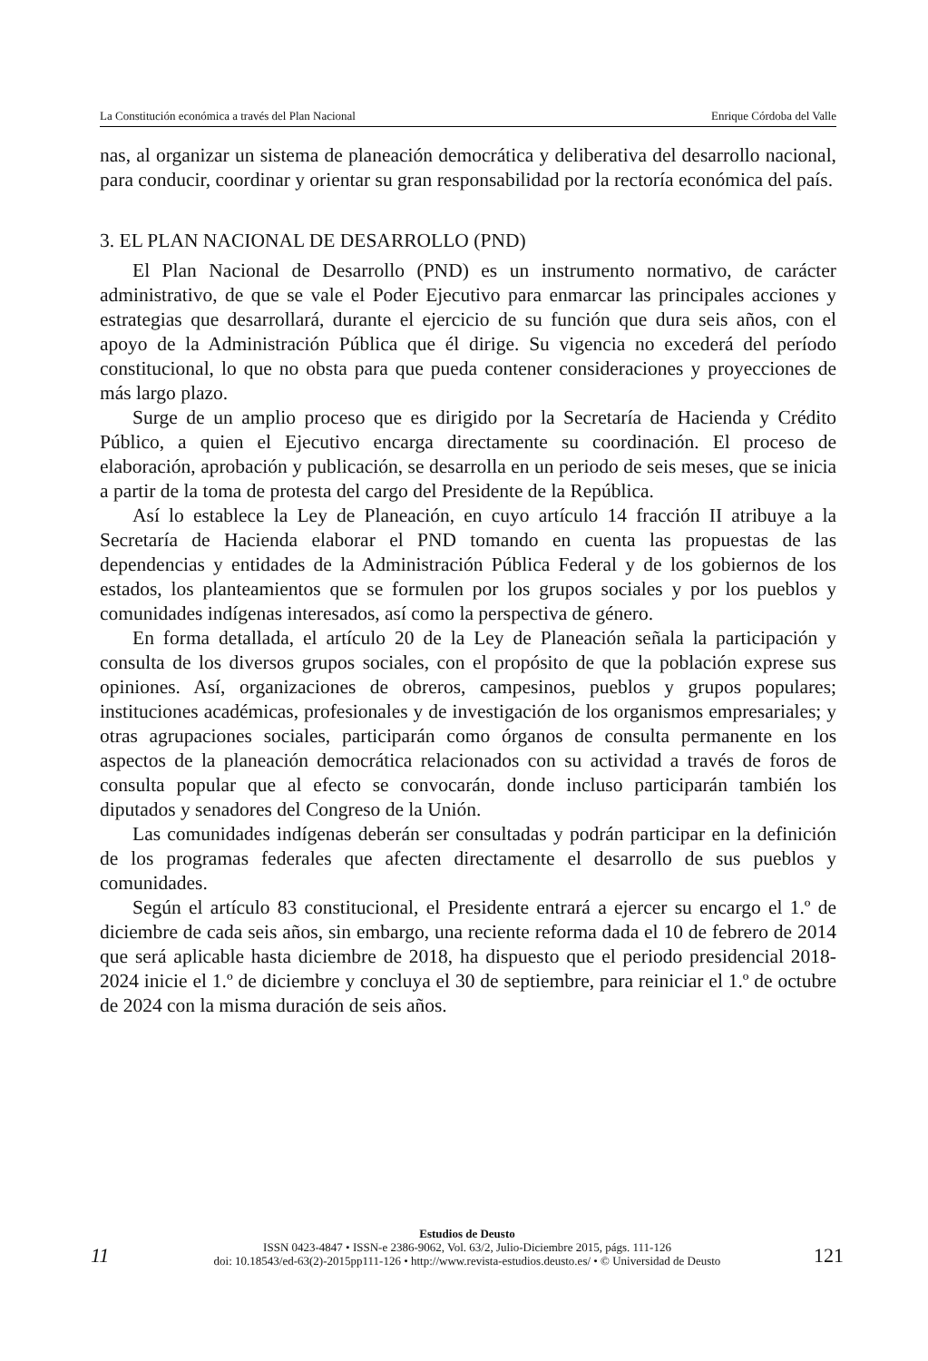La Constitución económica a través del Plan Nacional Enrique Córdoba del Valle
nas, al organizar un sistema de planeación democrática y deliberativa del desarrollo nacional, para conducir, coordinar y orientar su gran responsabilidad por la rectoría económica del país.
3. EL PLAN NACIONAL DE DESARROLLO (PND)
El Plan Nacional de Desarrollo (PND) es un instrumento normativo, de carácter administrativo, de que se vale el Poder Ejecutivo para enmarcar las principales acciones y estrategias que desarrollará, durante el ejercicio de su función que dura seis años, con el apoyo de la Administración Pública que él dirige. Su vigencia no excederá del período constitucional, lo que no obsta para que pueda contener consideraciones y proyecciones de más largo plazo.
Surge de un amplio proceso que es dirigido por la Secretaría de Hacienda y Crédito Público, a quien el Ejecutivo encarga directamente su coordinación. El proceso de elaboración, aprobación y publicación, se desarrolla en un periodo de seis meses, que se inicia a partir de la toma de protesta del cargo del Presidente de la República.
Así lo establece la Ley de Planeación, en cuyo artículo 14 fracción II atribuye a la Secretaría de Hacienda elaborar el PND tomando en cuenta las propuestas de las dependencias y entidades de la Administración Pública Federal y de los gobiernos de los estados, los planteamientos que se formulen por los grupos sociales y por los pueblos y comunidades indígenas interesados, así como la perspectiva de género.
En forma detallada, el artículo 20 de la Ley de Planeación señala la participación y consulta de los diversos grupos sociales, con el propósito de que la población exprese sus opiniones. Así, organizaciones de obreros, campesinos, pueblos y grupos populares; instituciones académicas, profesionales y de investigación de los organismos empresariales; y otras agrupaciones sociales, participarán como órganos de consulta permanente en los aspectos de la planeación democrática relacionados con su actividad a través de foros de consulta popular que al efecto se convocarán, donde incluso participarán también los diputados y senadores del Congreso de la Unión.
Las comunidades indígenas deberán ser consultadas y podrán participar en la definición de los programas federales que afecten directamente el desarrollo de sus pueblos y comunidades.
Según el artículo 83 constitucional, el Presidente entrará a ejercer su encargo el 1.º de diciembre de cada seis años, sin embargo, una reciente reforma dada el 10 de febrero de 2014 que será aplicable hasta diciembre de 2018, ha dispuesto que el periodo presidencial 2018-2024 inicie el 1.º de diciembre y concluya el 30 de septiembre, para reiniciar el 1.º de octubre de 2024 con la misma duración de seis años.
11
Estudios de Deusto
ISSN 0423-4847 • ISSN-e 2386-9062, Vol. 63/2, Julio-Diciembre 2015, págs. 111-126
doi: 10.18543/ed-63(2)-2015pp111-126 • http://www.revista-estudios.deusto.es/ • © Universidad de Deusto
121